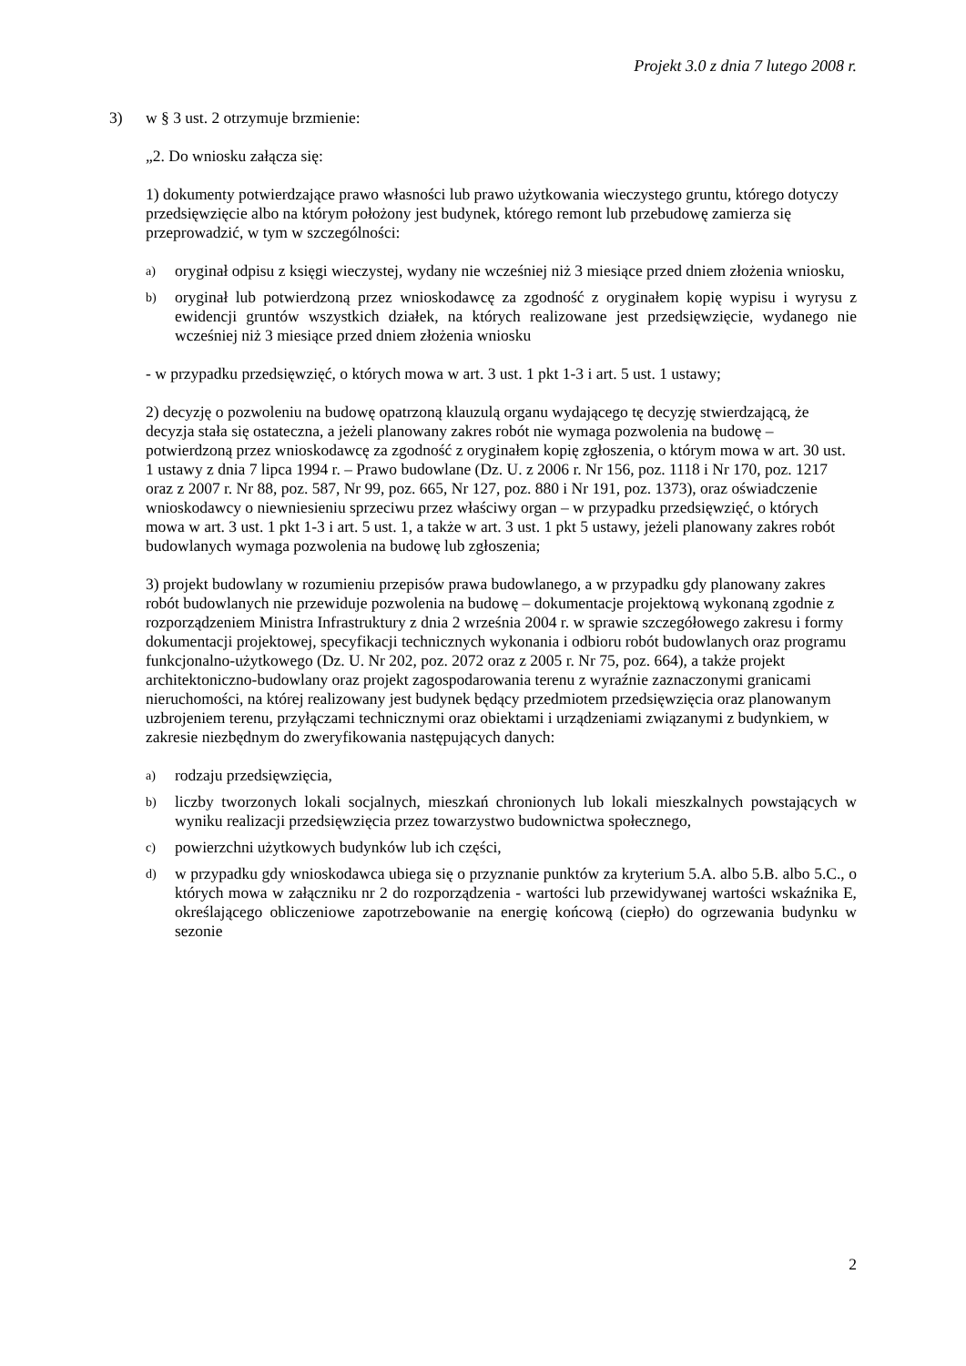Projekt 3.0 z dnia 7 lutego 2008 r.
3) w § 3 ust. 2 otrzymuje brzmienie:
„2. Do wniosku załącza się:
1) dokumenty potwierdzające prawo własności lub prawo użytkowania wieczystego gruntu, którego dotyczy przedsięwzięcie albo na którym położony jest budynek, którego remont lub przebudowę zamierza się przeprowadzić, w tym w szczególności:
a) oryginał odpisu z księgi wieczystej, wydany nie wcześniej niż 3 miesiące przed dniem złożenia wniosku,
b) oryginał lub potwierdzoną przez wnioskodawcę za zgodność z oryginałem kopię wypisu i wyrysu z ewidencji gruntów wszystkich działek, na których realizowane jest przedsięwzięcie, wydanego nie wcześniej niż 3 miesiące przed dniem złożenia wniosku
- w przypadku przedsięwzięć, o których mowa w art. 3 ust. 1 pkt 1-3 i art. 5 ust. 1 ustawy;
2) decyzję o pozwoleniu na budowę opatrzoną klauzulą organu wydającego tę decyzję stwierdzającą, że decyzja stała się ostateczna, a jeżeli planowany zakres robót nie wymaga pozwolenia na budowę – potwierdzoną przez wnioskodawcę za zgodność z oryginałem kopię zgłoszenia, o którym mowa w art. 30 ust. 1 ustawy z dnia 7 lipca 1994 r. – Prawo budowlane (Dz. U. z 2006 r. Nr 156, poz. 1118 i Nr 170, poz. 1217 oraz z 2007 r. Nr 88, poz. 587, Nr 99, poz. 665, Nr 127, poz. 880 i Nr 191, poz. 1373), oraz oświadczenie wnioskodawcy o niewniesieniu sprzeciwu przez właściwy organ – w przypadku przedsięwzięć, o których mowa w art. 3 ust. 1 pkt 1-3 i art. 5 ust. 1, a także w art. 3 ust. 1 pkt 5 ustawy, jeżeli planowany zakres robót budowlanych wymaga pozwolenia na budowę lub zgłoszenia;
3) projekt budowlany w rozumieniu przepisów prawa budowlanego, a w przypadku gdy planowany zakres robót budowlanych nie przewiduje pozwolenia na budowę – dokumentacje projektową wykonaną zgodnie z rozporządzeniem Ministra Infrastruktury z dnia 2 września 2004 r. w sprawie szczegółowego zakresu i formy dokumentacji projektowej, specyfikacji technicznych wykonania i odbioru robót budowlanych oraz programu funkcjonalno-użytkowego (Dz. U. Nr 202, poz. 2072 oraz z 2005 r. Nr 75, poz. 664), a także projekt architektoniczno-budowlany oraz projekt zagospodarowania terenu z wyraźnie zaznaczonymi granicami nieruchomości, na której realizowany jest budynek będący przedmiotem przedsięwzięcia oraz planowanym uzbrojeniem terenu, przyłączami technicznymi oraz obiektami i urządzeniami związanymi z budynkiem, w zakresie niezbędnym do zweryfikowania następujących danych:
a) rodzaju przedsięwzięcia,
b) liczby tworzonych lokali socjalnych, mieszkań chronionych lub lokali mieszkalnych powstających w wyniku realizacji przedsięwzięcia przez towarzystwo budownictwa społecznego,
c) powierzchni użytkowych budynków lub ich części,
d) w przypadku gdy wnioskodawca ubiega się o przyznanie punktów za kryterium 5.A. albo 5.B. albo 5.C., o których mowa w załączniku nr 2 do rozporządzenia - wartości lub przewidywanej wartości wskaźnika E, określającego obliczeniowe zapotrzebowanie na energię końcową (ciepło) do ogrzewania budynku w sezonie
2